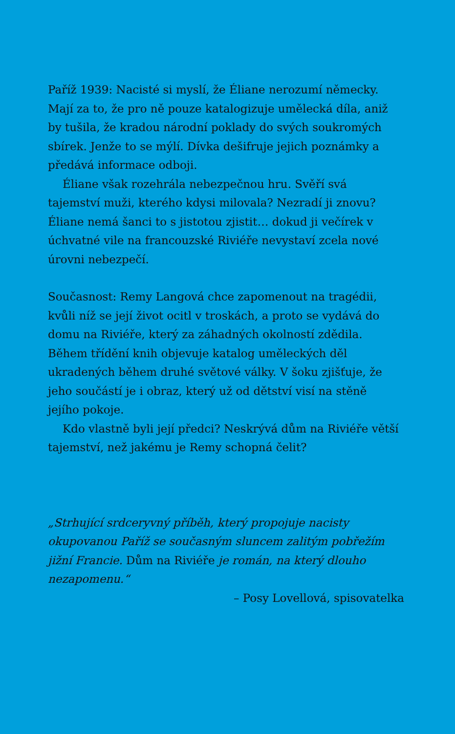Paříž 1939: Nacisté si myslí, že Éliane nerozumí německy. Mají za to, že pro ně pouze katalogizuje umělecká díla, aniž by tušila, že kradou národní poklady do svých soukromých sbírek. Jenže to se mýlí. Dívka dešifruje jejich poznámky a předává informace odboji.
Éliane však rozehrála nebezpečnou hru. Svěří svá tajemství muži, kterého kdysi milovala? Nezradí ji znovu? Éliane nemá šanci to s jistotou zjistit… dokud ji večírek v úchvatné vile na francouzské Riviéře nevystaví zcela nové úrovni nebezpečí.
Současnost: Remy Langová chce zapomenout na tragédii, kvůli níž se její život ocitl v troskách, a proto se vydává do domu na Riviéře, který za záhadných okolností zdědila. Během třídění knih objevuje katalog uměleckých děl ukradených během druhé světové války. V šoku zjišťuje, že jeho součástí je i obraz, který už od dětství visí na stěně jejího pokoje.
Kdo vlastně byli její předci? Neskrývá dům na Riviéře větší tajemství, než jakému je Remy schopná čelit?
„Strhující srdceryvný příběh, který propojuje nacisty okupovanou Paříž se současným sluncem zalitým pobřežím jižní Francie. Dům na Riviéře je román, na který dlouho nezapomenu.“
– Posy Lovellová, spisovatelka